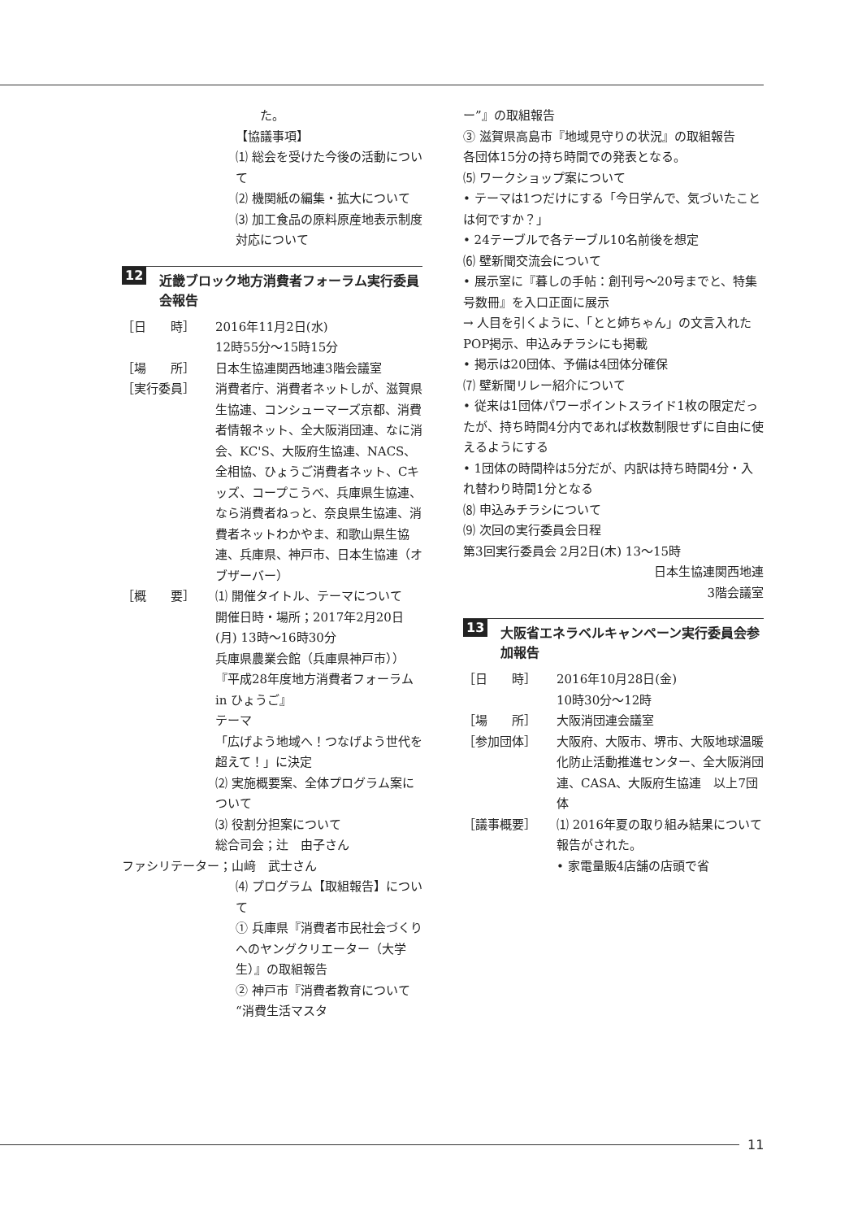た。
【協議事項】
⑴ 総会を受けた今後の活動について
⑵ 機関紙の編集・拡大について
⑶ 加工食品の原料原産地表示制度対応について
12 近畿ブロック地方消費者フォーラム実行委員会報告
［日　　時］ 2016年11月2日(水)
12時55分～15時15分
［場　　所］ 日本生協連関西地連3階会議室
［実行委員］ 消費者庁、消費者ネットしが、滋賀県生協連、コンシューマーズ京都、消費者情報ネット、全大阪消団連、なに消会、KC'S、大阪府生協連、NACS、全相協、ひょうご消費者ネット、Cキッズ、コープこうべ、兵庫県生協連、なら消費者ねっと、奈良県生協連、消費者ネットわかやま、和歌山県生協連、兵庫県、神戸市、日本生協連（オブザーバー）
［概　　要］ ⑴ 開催タイトル、テーマについて
開催日時・場所；2017年2月20日(月) 13時～16時30分
兵庫県農業会館（兵庫県神戸市））
『平成28年度地方消費者フォーラム in ひょうご』
テーマ
「広げよう地域へ！つなげよう世代を超えて！」に決定
⑵ 実施概要案、全体プログラム案について
⑶ 役割分担案について
総合司会；辻　由子さん
ファシリテーター；山﨑　武士さん
⑷ プログラム【取組報告】について
① 兵庫県『消費者市民社会づくりへのヤングクリエーター（大学生）』の取組報告
② 神戸市『消費者教育について“消費生活マスタ
ー”』の取組報告
③ 滋賀県高島市『地域見守りの状況』の取組報告
各団体15分の持ち時間での発表となる。
⑸ ワークショップ案について
• テーマは1つだけにする「今日学んで、気づいたことは何ですか？」
• 24テーブルで各テーブル10名前後を想定
⑹ 壁新聞交流会について
• 展示室に『暮しの手帖：創刊号～20号までと、特集号数冊』を入口正面に展示
→ 人目を引くように、「とと姉ちゃん」の文言入れたPOP掲示、申込みチラシにも掲載
• 掲示は20団体、予備は4団体分確保
⑺ 壁新聞リレー紹介について
• 従来は1団体パワーポイントスライド1枚の限定だったが、持ち時間4分内であれば枚数制限せずに自由に使えるようにする
• 1団体の時間枠は5分だが、内訳は持ち時間4分・入れ替わり時間1分となる
⑻ 申込みチラシについて
⑼ 次回の実行委員会日程
第3回実行委員会 2月2日(木) 13～15時
日本生協連関西地連
3階会議室
13 大阪省エネラベルキャンペーン実行委員会参加報告
［日　　時］ 2016年10月28日(金)
10時30分～12時
［場　　所］ 大阪消団連会議室
［参加団体］ 大阪府、大阪市、堺市、大阪地球温暖化防止活動推進センター、全大阪消団連、CASA、大阪府生協連　以上7団体
［議事概要］ ⑴ 2016年夏の取り組み結果について報告がされた。
• 家電量販4店舗の店頭で省
11